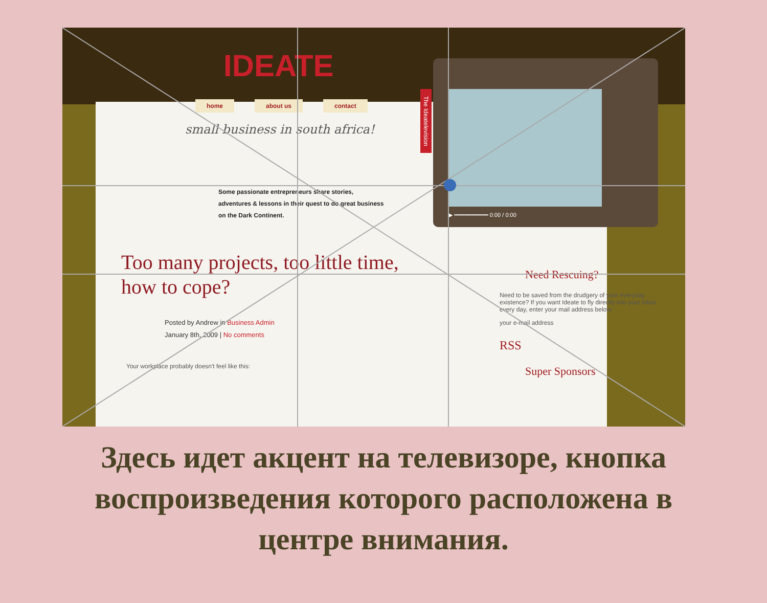IDEATE
home about us contact
small business in south africa!
Some passionate entrepreneurs share stories, adventures & lessons in their quest to do great business on the Dark Continent.
The Ideatelevision
▶ ━━━━━━━━━━ 0:00 / 0:00
Too many projects, too little time, how to cope?
Posted by Andrew in Business Admin
January 8th, 2009 | No comments
Your workplace probably doesn't feel like this:
Need Rescuing?
Need to be saved from the drudgery of your everyday existence? If you want Ideate to fly directly into your inbox every day, enter your mail address below.
your e-mail address
RSS
Super Sponsors
Здесь идет акцент на телевизоре, кнопка
воспроизведения которого расположена в
центре внимания.